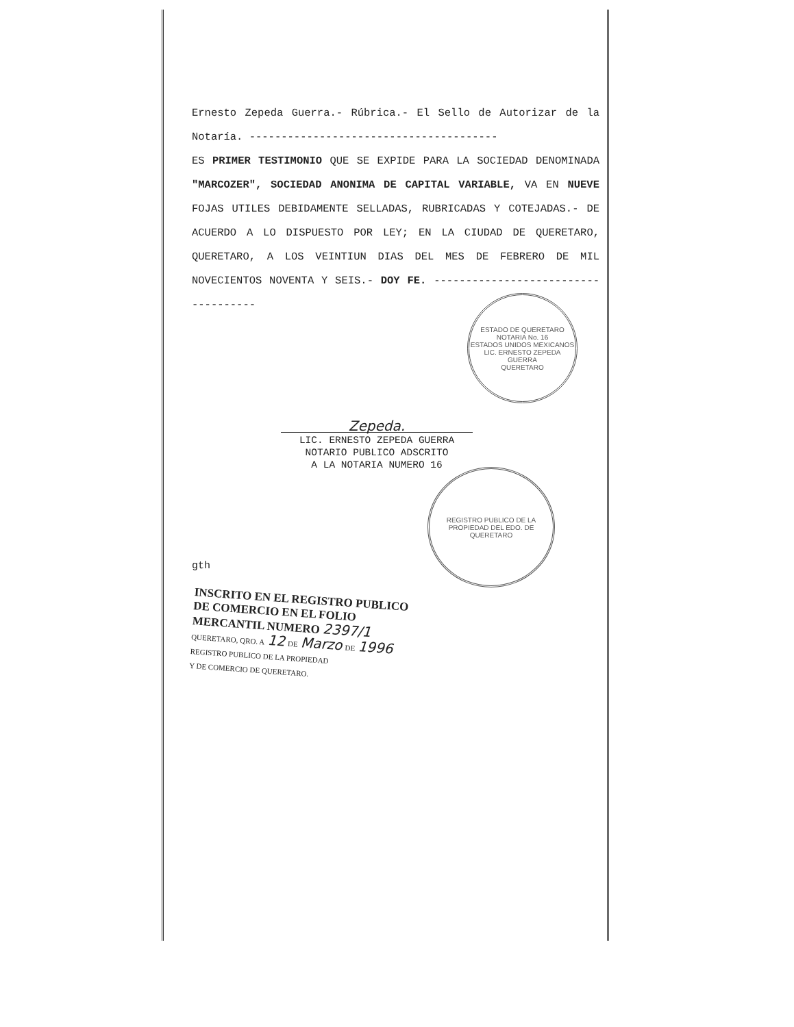ESTADO DE QUERETARO
NOTARIA No. 16
ESTADOS UNIDOS MEXICANOS
LIC. ERNESTO ZEPEDA GUERRA
QUERETARO
REGISTRO PUBLICO DE LA PROPIEDAD DEL EDO. DE QUERETARO
Ernesto Zepeda Guerra.- Rúbrica.- El Sello de Autorizar de la Notaría. ---------------------------------------
ES PRIMER TESTIMONIO QUE SE EXPIDE PARA LA SOCIEDAD DENOMINADA "MARCOZER", SOCIEDAD ANONIMA DE CAPITAL VARIABLE, VA EN NUEVE FOJAS UTILES DEBIDAMENTE SELLADAS, RUBRICADAS Y COTEJADAS.- DE ACUERDO A LO DISPUESTO POR LEY; EN LA CIUDAD DE QUERETARO, QUERETARO, A LOS VEINTIUN DIAS DEL MES DE FEBRERO DE MIL NOVECIENTOS NOVENTA Y SEIS.- DOY FE. ------------------------------------
Zepeda.
LIC. ERNESTO ZEPEDA GUERRA
NOTARIO PUBLICO ADSCRITO
A LA NOTARIA NUMERO 16
gth
INSCRITO EN EL REGISTRO PUBLICO DE COMERCIO EN EL FOLIO MERCANTIL NUMERO 2397/1
QUERETARO, QRO. A 12 DE Marzo DE 1996
REGISTRO PUBLICO DE LA PROPIEDAD
Y DE COMERCIO DE QUERETARO.